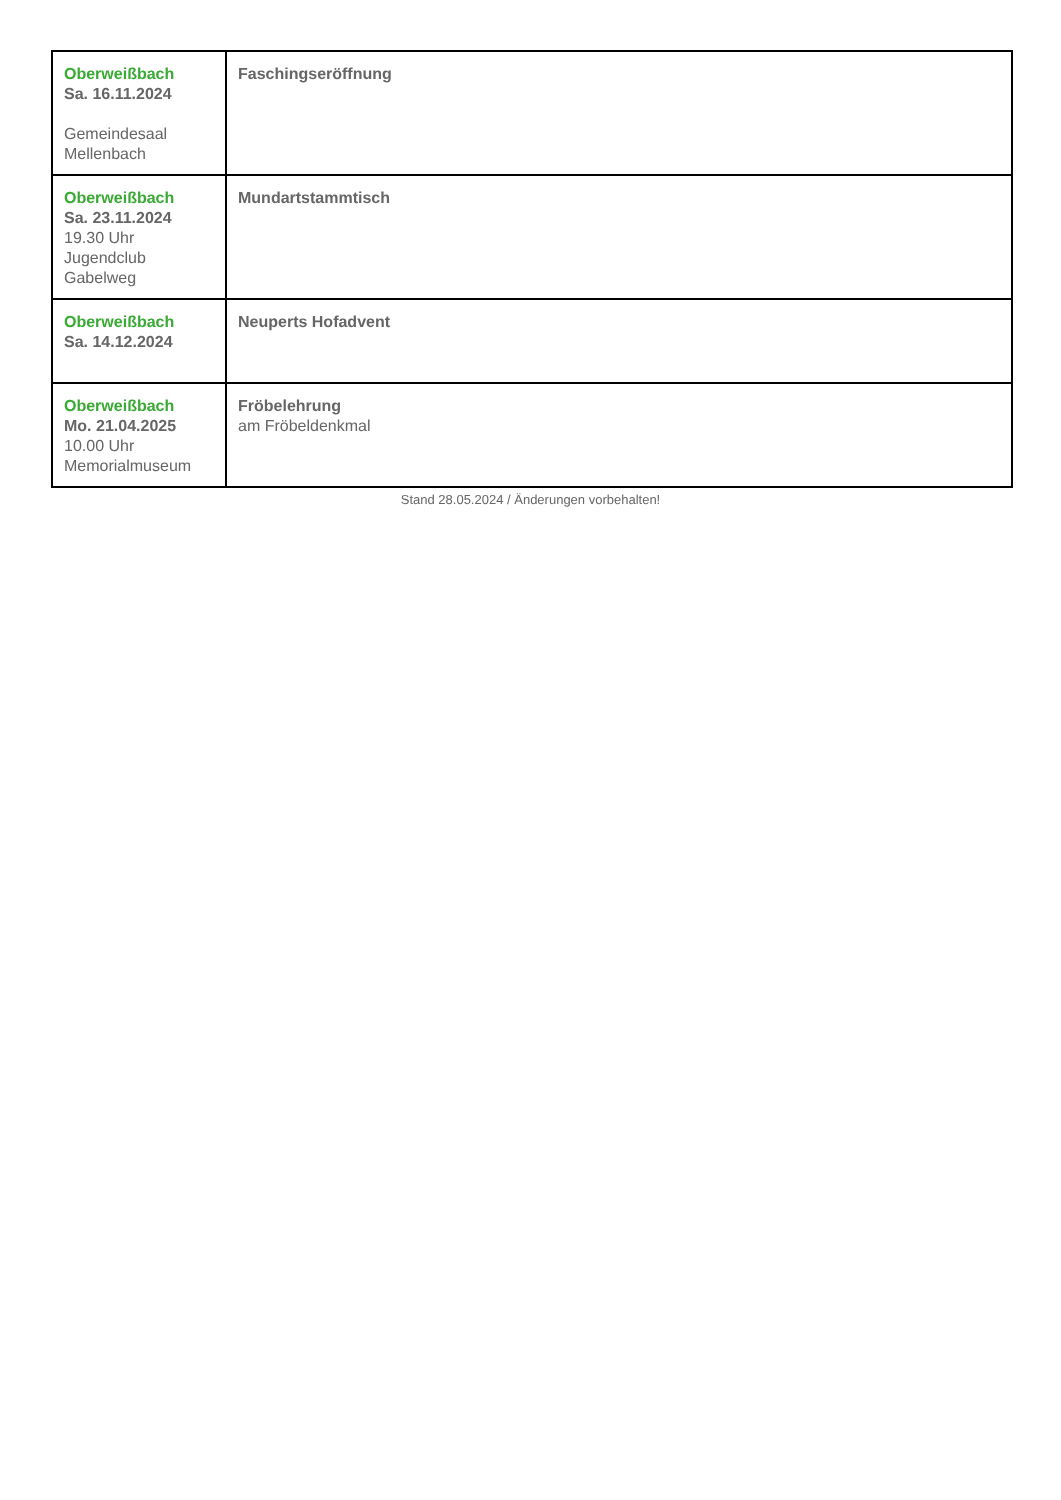| Oberweißbach Sa. 16.11.2024 Gemeindesaal Mellenbach | Faschingseröffnung |
| Oberweißbach Sa. 23.11.2024 19.30 Uhr Jugendclub Gabelweg | Mundartstammtisch |
| Oberweißbach Sa. 14.12.2024 | Neuperts Hofadvent |
| Oberweißbach Mo. 21.04.2025 10.00 Uhr Memorialmuseum | Fröbelehrung am Fröbeldenkmal |
Stand 28.05.2024 / Änderungen vorbehalten!